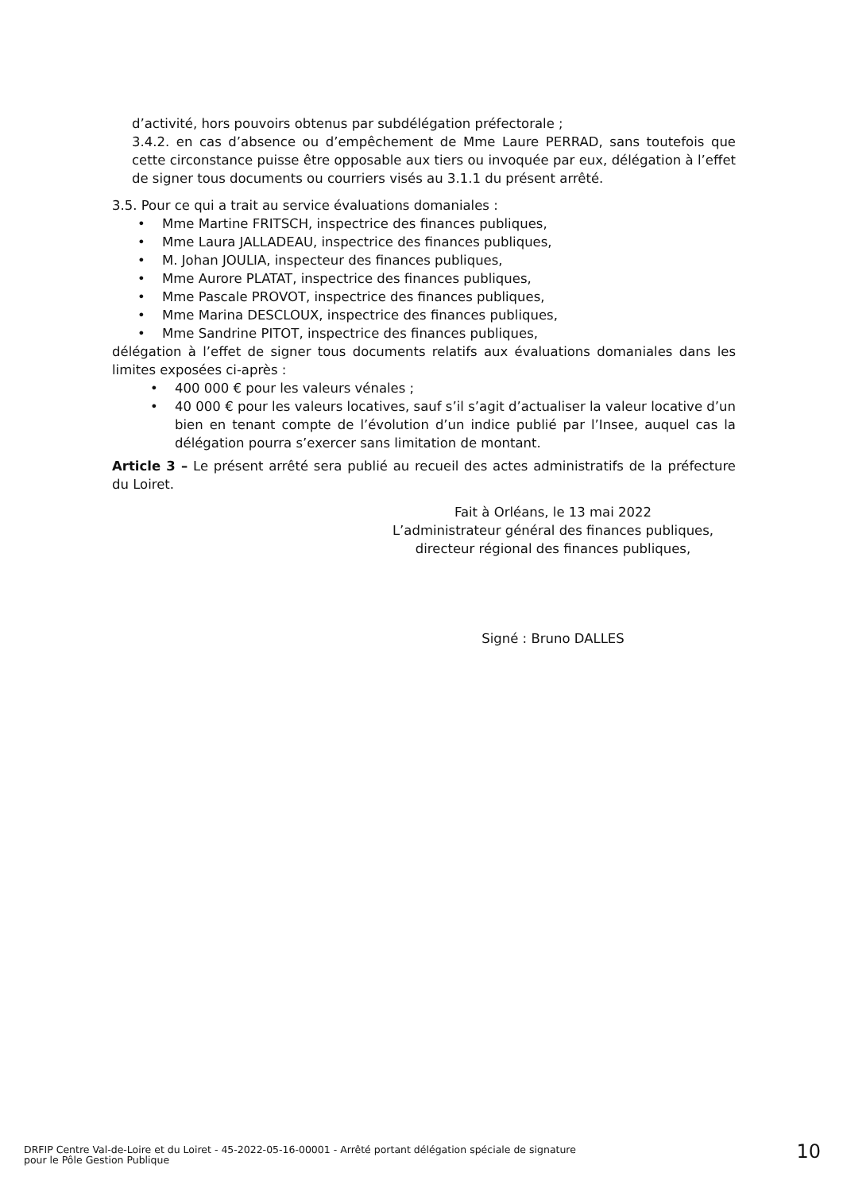d’activité, hors pouvoirs obtenus par subdélégation préfectorale ;
3.4.2. en cas d’absence ou d’empêchement de Mme Laure PERRAD, sans toutefois que cette circonstance puisse être opposable aux tiers ou invoquée par eux, délégation à l’effet de signer tous documents ou courriers visés au 3.1.1 du présent arrêté.
3.5. Pour ce qui a trait au service évaluations domaniales :
• Mme Martine FRITSCH, inspectrice des finances publiques,
• Mme Laura JALLADEAU, inspectrice des finances publiques,
• M. Johan JOULIA, inspecteur des finances publiques,
• Mme Aurore PLATAT, inspectrice des finances publiques,
• Mme Pascale PROVOT, inspectrice des finances publiques,
• Mme Marina DESCLOUX, inspectrice des finances publiques,
• Mme Sandrine PITOT, inspectrice des finances publiques,
délégation à l’effet de signer tous documents relatifs aux évaluations domaniales dans les limites exposées ci-après :
• 400 000 € pour les valeurs vénales ;
• 40 000 € pour les valeurs locatives, sauf s’il s’agit d’actualiser la valeur locative d’un bien en tenant compte de l’évolution d’un indice publié par l’Insee, auquel cas la délégation pourra s’exercer sans limitation de montant.
Article 3 – Le présent arrêté sera publié au recueil des actes administratifs de la préfecture du Loiret.
Fait à Orléans, le 13 mai 2022
L’administrateur général des finances publiques,
directeur régional des finances publiques,
Signé : Bruno DALLES
DRFIP Centre Val-de-Loire et du Loiret - 45-2022-05-16-00001 - Arrêté portant délégation spéciale de signature
pour le Pôle Gestion Publique
10